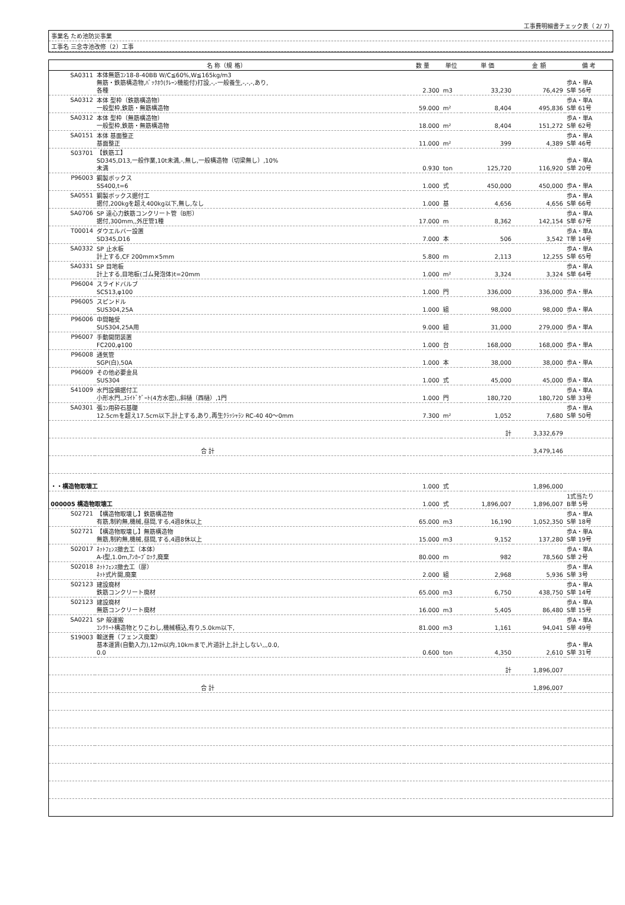工事費明細書チェック表（ 2/ 7）
事業名 ため池防災事業
工事名 三念寺池改修（2）工事
| 名 称（規 格） | | 数 量 | 単位 | 単 価 | 金 額 | 備 考 |
| --- | --- | --- | --- | --- | --- | --- |
| SA0311 | 本体無筋ｺﾝ18-8-40BB W/C≦60%,W≦165kg/m3 無筋・鉄筋構造物,ﾊﾞｯｸﾎｳ(ｸﾚｰﾝ機能付)打設,-,-一般養生,-,-,-,あり, 各種 | 2.300 | m3 | 33,230 | 76,429 | 歩A・単A S単 56号 |
| SA0312 | 本体 型枠（鉄筋構造物） 一般型枠,鉄筋・無筋構造物 | 59.000 | m² | 8,404 | 495,836 | 歩A・単A S単 61号 |
| SA0312 | 本体 型枠（無筋構造物） 一般型枠,鉄筋・無筋構造物 | 18.000 | m² | 8,404 | 151,272 | 歩A・単A S単 62号 |
| SA0151 | 本体 基面整正 基面整正 | 11.000 | m² | 399 | 4,389 | 歩A・単A S単 46号 |
| S03701 | 【鉄筋工】 SD345,D13,一般作業,10t未満,-,無し,一般構造物（切梁無し）,10% 未満 | 0.930 | ton | 125,720 | 116,920 | 歩A・単A S単 20号 |
| P96003 | 鋼製ボックス SS400,t=6 | 1.000 | 式 | 450,000 | 450,000 | 歩A・単A |
| SA0551 | 鋼製ボックス据付工 据付,200kgを超え400kg以下,無し,なし | 1.000 | 基 | 4,656 | 4,656 | 歩A・単A S単 66号 |
| SA0706 | SP 遠心力鉄筋コンクリート管（B形） 据付,300mm,,外圧管1種 | 17.000 | m | 8,362 | 142,154 | 歩A・単A S単 67号 |
| T00014 | ダウエルバー設置 SD345,D16 | 7.000 | 本 | 506 | 3,542 | 歩A・単A T単 14号 |
| SA0332 | SP 止水板 計上する,CF 200mm×5mm | 5.800 | m | 2,113 | 12,255 | 歩A・単A S単 65号 |
| SA0331 | SP 目地板 計上する,目地板(ゴム発泡体)t=20mm | 1.000 | m² | 3,324 | 3,324 | 歩A・単A S単 64号 |
| P96004 | スライドバルブ SCS13,φ100 | 1.000 | 門 | 336,000 | 336,000 | 歩A・単A |
| P96005 | スピンドル SUS304,25A | 1.000 | 組 | 98,000 | 98,000 | 歩A・単A |
| P96006 | 中間軸受 SUS304,25A用 | 9.000 | 組 | 31,000 | 279,000 | 歩A・単A |
| P96007 | 手動開閉装置 FC200,φ100 | 1.000 | 台 | 168,000 | 168,000 | 歩A・単A |
| P96008 | 通気管 SGP(白),50A | 1.000 | 本 | 38,000 | 38,000 | 歩A・単A |
| P96009 | その他必要金具 SUS304 | 1.000 | 式 | 45,000 | 45,000 | 歩A・単A |
| S41009 | 水門設備据付工 小形水門,,ｽﾗｲﾄﾞｹﾞｰﾄ(4方水密),,斜樋（西樋）,1門 | 1.000 | 門 | 180,720 | 180,720 | 歩A・単A S単 33号 |
| SA0301 | 張ｺﾝ用砕石基礎 12.5cmを超え17.5cm以下,計上する,あり,再生ｸﾗｯｼｬﾗﾝ RC-40 40〜0mm | 7.300 | m² | 1,052 | 7,680 | 歩A・単A S単 50号 |
| | | | | 計 | 3,332,679 | |
| | 合 計 | | | | 3,479,146 | |
| ・・構造物取壊工 | | 1.000 | 式 | | 1,896,000 | |
| 000005 構造物取壊工 | | 1.000 | 式 | 1,896,007 | 1,896,007 | 1式当たり B単 5号 |
| S02721 | 【構造物取壊し】鉄筋構造物 有筋,制約無,機械,昼間,する,4週8休以上 | 65.000 | m3 | 16,190 | 1,052,350 | 歩A・単A S単 18号 |
| S02721 | 【構造物取壊し】無筋構造物 無筋,制約無,機械,昼間,する,4週8休以上 | 15.000 | m3 | 9,152 | 137,280 | 歩A・単A S単 19号 |
| S02017 | ﾈｯﾄﾌｪﾝｽ撤去工（本体） A-Ⅰ型,1.0m,ｱﾝｶｰﾌﾞﾛｯｸ,廃棄 | 80.000 | m | 982 | 78,560 | 歩A・単A S単 2号 |
| S02018 | ﾈｯﾄﾌｪﾝｽ撤去工（扉） ﾈｯﾄ式片開,廃棄 | 2.000 | 組 | 2,968 | 5,936 | 歩A・単A S単 3号 |
| S02123 | 建設廃材 鉄筋コンクリート廃材 | 65.000 | m3 | 6,750 | 438,750 | 歩A・単A S単 14号 |
| S02123 | 建設廃材 無筋コンクリート廃材 | 16.000 | m3 | 5,405 | 86,480 | 歩A・単A S単 15号 |
| SA0221 | SP 殻運搬 ｺﾝｸﾘｰﾄ構造物とりこわし,機械積込,有り,5.0km以下, | 81.000 | m3 | 1,161 | 94,041 | 歩A・単A S単 49号 |
| S19003 | 輸送費（フェンス廃棄） 基本運賃(自動入力),12m以内,10kmまで,片道計上,計上しない,,,0.0, 0.0 | 0.600 | ton | 4,350 | 2,610 | 歩A・単A S単 31号 |
| | | | | 計 | 1,896,007 | |
| | 合 計 | | | | 1,896,007 | |